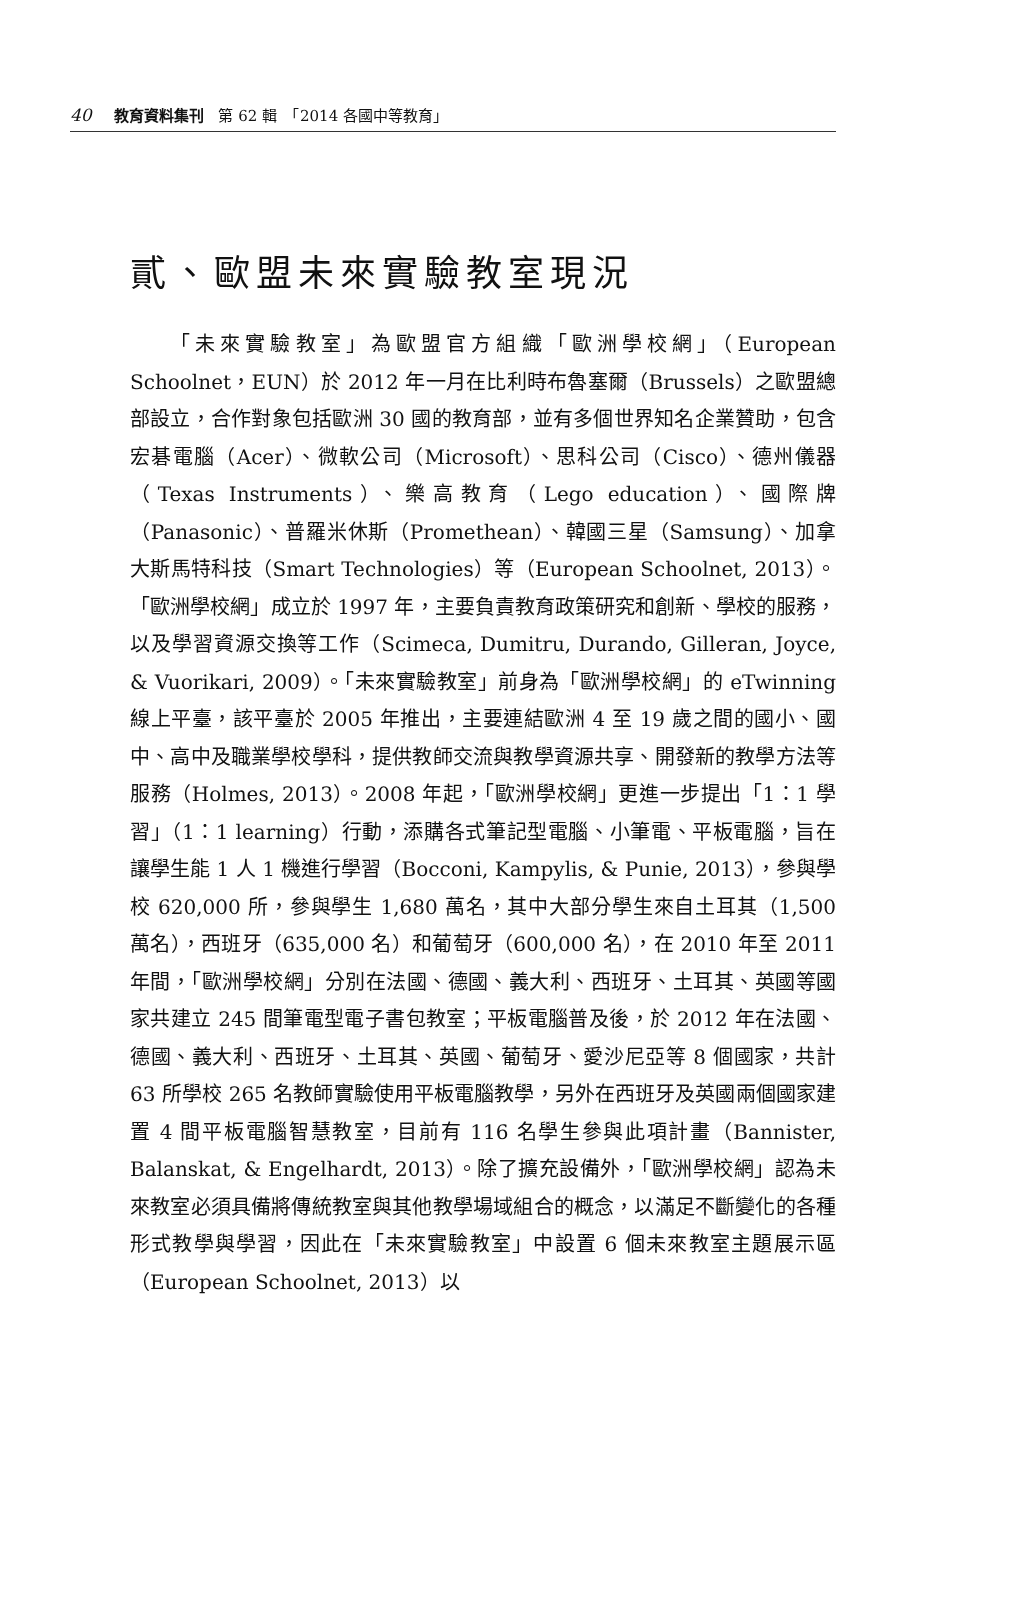40 教育資料集刊 第 62 輯　「2014 各國中等教育」
貳、歐盟未來實驗教室現況
「未來實驗教室」為歐盟官方組織「歐洲學校網」（European Schoolnet，EUN）於 2012 年一月在比利時布魯塞爾（Brussels）之歐盟總部設立，合作對象包括歐洲 30 國的教育部，並有多個世界知名企業贊助，包含宏碁電腦（Acer）、微軟公司（Microsoft）、思科公司（Cisco）、德州儀器（Texas Instruments）、樂高教育（Lego education）、國際牌（Panasonic）、普羅米休斯（Promethean）、韓國三星（Samsung）、加拿大斯馬特科技（Smart Technologies）等（European Schoolnet, 2013）。「歐洲學校網」成立於 1997 年，主要負責教育政策研究和創新、學校的服務，以及學習資源交換等工作（Scimeca, Dumitru, Durando, Gilleran, Joyce, & Vuorikari, 2009）。「未來實驗教室」前身為「歐洲學校網」的 eTwinning 線上平臺，該平臺於 2005 年推出，主要連結歐洲 4 至 19 歲之間的國小、國中、高中及職業學校學科，提供教師交流與教學資源共享、開發新的教學方法等服務（Holmes, 2013）。2008 年起，「歐洲學校網」更進一步提出「1：1 學習」（1：1 learning）行動，添購各式筆記型電腦、小筆電、平板電腦，旨在讓學生能 1 人 1 機進行學習（Bocconi, Kampylis, & Punie, 2013），參與學校 620,000 所，參與學生 1,680 萬名，其中大部分學生來自土耳其（1,500 萬名），西班牙（635,000 名）和葡萄牙（600,000 名），在 2010 年至 2011 年間，「歐洲學校網」分別在法國、德國、義大利、西班牙、土耳其、英國等國家共建立 245 間筆電型電子書包教室；平板電腦普及後，於 2012 年在法國、德國、義大利、西班牙、土耳其、英國、葡萄牙、愛沙尼亞等 8 個國家，共計 63 所學校 265 名教師實驗使用平板電腦教學，另外在西班牙及英國兩個國家建置 4 間平板電腦智慧教室，目前有 116 名學生參與此項計畫（Bannister, Balanskat, & Engelhardt, 2013）。除了擴充設備外，「歐洲學校網」認為未來教室必須具備將傳統教室與其他教學場域組合的概念，以滿足不斷變化的各種形式教學與學習，因此在「未來實驗教室」中設置 6 個未來教室主題展示區（European Schoolnet, 2013）以